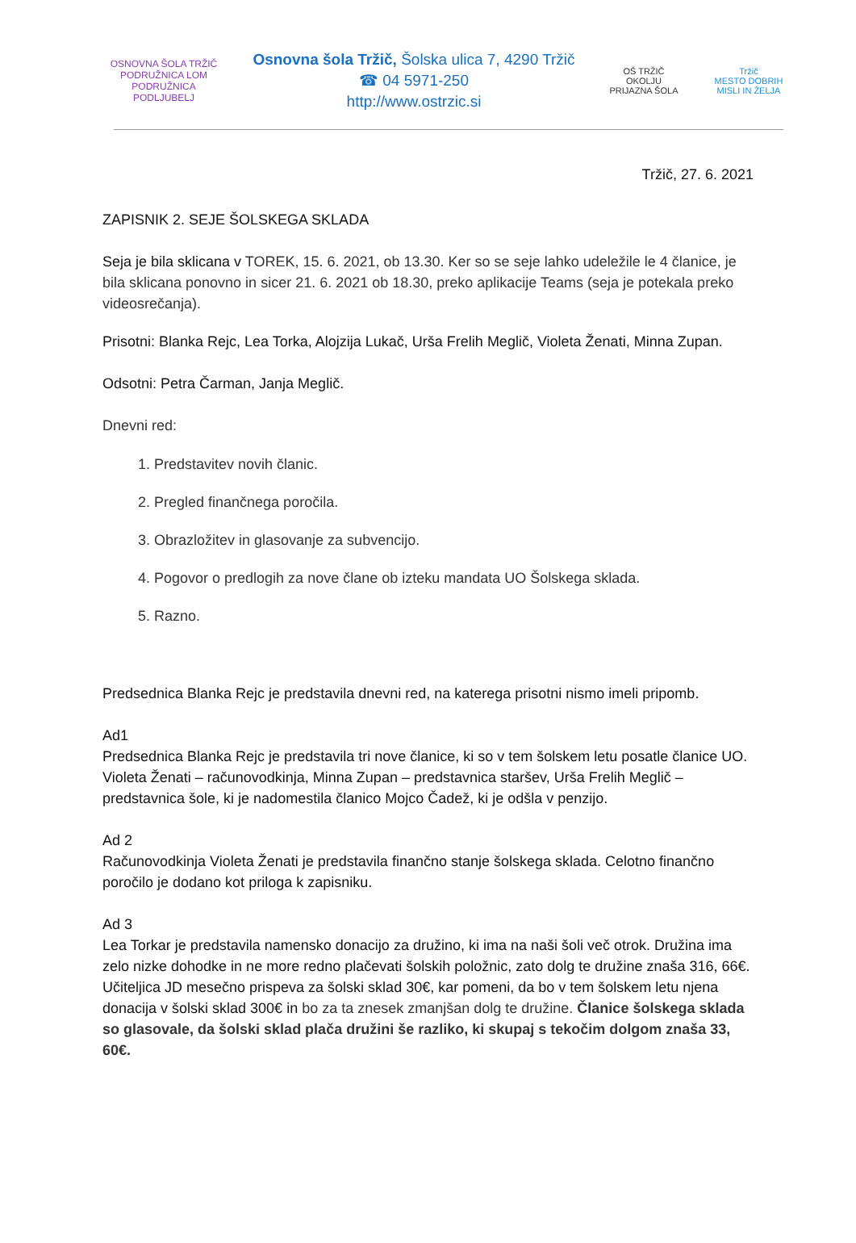OSNOVNA ŠOLA TRŽIČ
PODRUŽNICA LOM
PODRUŽNICA PODLJUBELJ
Osnovna šola Tržič, Šolska ulica 7, 4290 Tržič
☎ 04 5971-250
http://www.ostrzic.si
OŠ TRŽIČ
OKOLJU PRIJAZNA ŠOLA
Tržič
MESTO DOBRIH MISLI IN ŽELJA
Tržič, 27. 6. 2021
ZAPISNIK 2. SEJE ŠOLSKEGA SKLADA
Seja je bila sklicana v TOREK, 15. 6. 2021, ob 13.30. Ker so se seje lahko udeležile le 4 članice, je bila sklicana ponovno in sicer 21. 6. 2021 ob 18.30, preko aplikacije Teams (seja je potekala preko videosrečanja).
Prisotni: Blanka Rejc, Lea Torka, Alojzija Lukač, Urša Frelih Meglič, Violeta Ženati, Minna Zupan.
Odsotni: Petra Čarman, Janja Meglič.
Dnevni red:
1. Predstavitev novih članic.
2. Pregled finančnega poročila.
3. Obrazložitev in glasovanje za subvencijo.
4. Pogovor o predlogih za nove člane ob izteku mandata UO Šolskega sklada.
5. Razno.
Predsednica Blanka Rejc je predstavila dnevni red, na katerega prisotni nismo imeli pripomb.
Ad1
Predsednica Blanka Rejc je predstavila tri nove članice, ki so v tem šolskem letu posatle članice UO. Violeta Ženati – računovodkinja, Minna Zupan – predstavnica staršev, Urša Frelih Meglič – predstavnica šole, ki je nadomestila članico Mojco Čadež, ki je odšla v penzijo.
Ad 2
Računovodkinja Violeta Ženati je predstavila finančno stanje šolskega sklada. Celotno finančno poročilo je dodano kot priloga k zapisniku.
Ad 3
Lea Torkar je predstavila namensko donacijo za družino, ki ima na naši šoli več otrok. Družina ima zelo nizke dohodke in ne more redno plačevati šolskih položnic, zato dolg te družine znaša 316, 66€. Učiteljica JD mesečno prispeva za šolski sklad 30€, kar pomeni, da bo v tem šolskem letu njena donacija v šolski sklad 300€ in bo za ta znesek zmanjšan dolg te družine. Članice šolskega sklada so glasovale, da šolski sklad plača družini še razliko, ki skupaj s tekočim dolgom znaša 33, 60€.